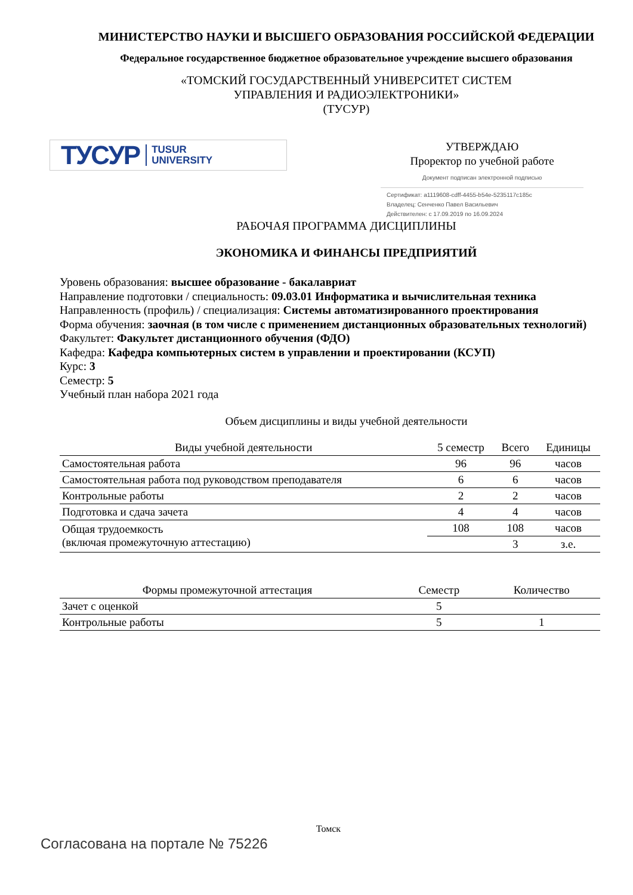МИНИСТЕРСТВО НАУКИ И ВЫСШЕГО ОБРАЗОВАНИЯ РОССИЙСКОЙ ФЕДЕРАЦИИ
Федеральное государственное бюджетное образовательное учреждение высшего образования
«ТОМСКИЙ ГОСУДАРСТВЕННЫЙ УНИВЕРСИТЕТ СИСТЕМ
УПРАВЛЕНИЯ И РАДИОЭЛЕКТРОНИКИ»
(ТУСУР)
ТУСУР TUSUR
UNIVERSITY
УТВЕРЖДАЮ
Проректор по учебной работе
Документ подписан электронной подписью
Сертификат: a1119608-cdff-4455-b54e-5235117c185c
Владелец: Сенченко Павел Васильевич
Действителен: с 17.09.2019 по 16.09.2024
РАБОЧАЯ ПРОГРАММА ДИСЦИПЛИНЫ
ЭКОНОМИКА И ФИНАНСЫ ПРЕДПРИЯТИЙ
Уровень образования: высшее образование - бакалавриат
Направление подготовки / специальность: 09.03.01 Информатика и вычислительная техника
Направленность (профиль) / специализация: Системы автоматизированного проектирования
Форма обучения: заочная (в том числе с применением дистанционных образовательных технологий)
Факультет: Факультет дистанционного обучения (ФДО)
Кафедра: Кафедра компьютерных систем в управлении и проектировании (КСУП)
Курс: 3
Семестр: 5
Учебный план набора 2021 года
Объем дисциплины и виды учебной деятельности
| Виды учебной деятельности | 5 семестр | Всего | Единицы |
| --- | --- | --- | --- |
| Самостоятельная работа | 96 | 96 | часов |
| Самостоятельная работа под руководством преподавателя | 6 | 6 | часов |
| Контрольные работы | 2 | 2 | часов |
| Подготовка и сдача зачета | 4 | 4 | часов |
| Общая трудоемкость (включая промежуточную аттестацию) | 108 | 108 | часов |
| | | 3 | з.е. |
| Формы промежуточной аттестация | Семестр | Количество |
| --- | --- | --- |
| Зачет с оценкой | 5 | |
| Контрольные работы | 5 | 1 |
Томск
Согласована на портале № 75226